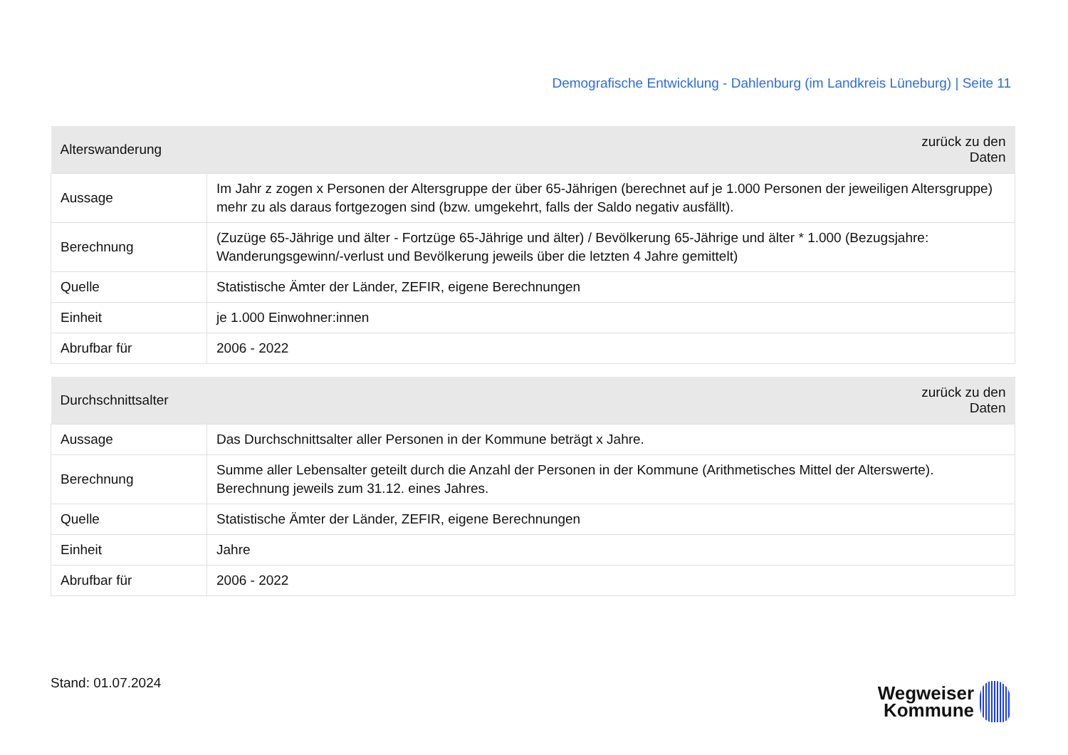Demografische Entwicklung - Dahlenburg (im Landkreis Lüneburg) | Seite 11
| Alterswanderung | zurück zu den Daten |
| --- | --- |
| Aussage | Im Jahr z zogen x Personen der Altersgruppe der über 65-Jährigen (berechnet auf je 1.000 Personen der jeweiligen Altersgruppe) mehr zu als daraus fortgezogen sind (bzw. umgekehrt, falls der Saldo negativ ausfällt). |
| Berechnung | (Zuzüge 65-Jährige und älter - Fortzüge 65-Jährige und älter) / Bevölkerung 65-Jährige und älter * 1.000 (Bezugsjahre: Wanderungsgewinn/-verlust und Bevölkerung jeweils über die letzten 4 Jahre gemittelt) |
| Quelle | Statistische Ämter der Länder, ZEFIR, eigene Berechnungen |
| Einheit | je 1.000 Einwohner:innen |
| Abrufbar für | 2006 - 2022 |
| Durchschnittsalter | zurück zu den Daten |
| --- | --- |
| Aussage | Das Durchschnittsalter aller Personen in der Kommune beträgt x Jahre. |
| Berechnung | Summe aller Lebensalter geteilt durch die Anzahl der Personen in der Kommune (Arithmetisches Mittel der Alterswerte). Berechnung jeweils zum 31.12. eines Jahres. |
| Quelle | Statistische Ämter der Länder, ZEFIR, eigene Berechnungen |
| Einheit | Jahre |
| Abrufbar für | 2006 - 2022 |
Stand: 01.07.2024
Wegweiser
Kommune